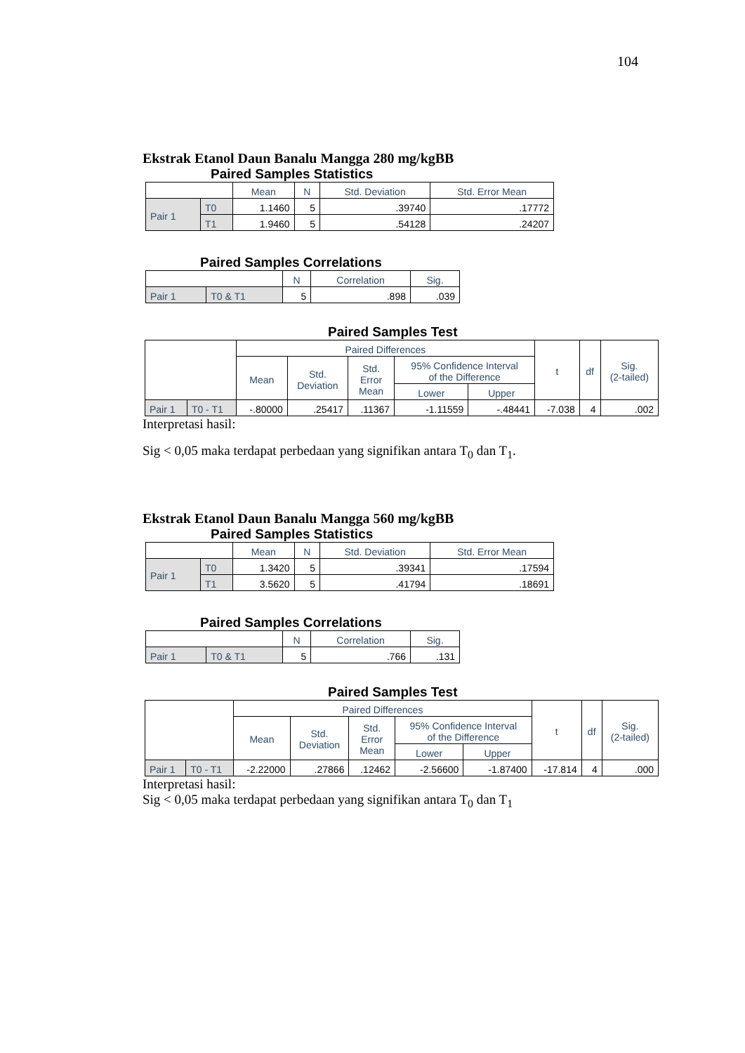104
Ekstrak Etanol Daun Banalu Mangga 280 mg/kgBB
Paired Samples Statistics
| | | Mean | N | Std. Deviation | Std. Error Mean |
| --- | --- | --- | --- | --- | --- |
| Pair 1 | T0 | 1.1460 | 5 | .39740 | .17772 |
| | T1 | 1.9460 | 5 | .54128 | .24207 |
Paired Samples Correlations
| | | N | Correlation | Sig. |
| --- | --- | --- | --- | --- |
| Pair 1 | T0 & T1 | 5 | .898 | .039 |
Paired Samples Test
| | | Paired Differences | | | | | t | df | Sig. (2-tailed) |
| --- | --- | --- | --- | --- | --- | --- | --- | --- | --- |
| | | Mean | Std. Deviation | Std. Error Mean | 95% Confidence Interval of the Difference | | | | |
| | | | | | Lower | Upper | | | |
| Pair 1 | T0 - T1 | -.80000 | .25417 | .11367 | -1.11559 | -.48441 | -7.038 | 4 | .002 |
Interpretasi hasil:
Sig < 0,05 maka terdapat perbedaan yang signifikan antara T<sub>0</sub> dan T<sub>1</sub>.
Ekstrak Etanol Daun Banalu Mangga 560 mg/kgBB
Paired Samples Statistics
| | | Mean | N | Std. Deviation | Std. Error Mean |
| --- | --- | --- | --- | --- | --- |
| Pair 1 | T0 | 1.3420 | 5 | .39341 | .17594 |
| | T1 | 3.5620 | 5 | .41794 | .18691 |
Paired Samples Correlations
| | | N | Correlation | Sig. |
| --- | --- | --- | --- | --- |
| Pair 1 | T0 & T1 | 5 | .766 | .131 |
Paired Samples Test
| | | Paired Differences | | | | | t | df | Sig. (2-tailed) |
| --- | --- | --- | --- | --- | --- | --- | --- | --- | --- |
| | | Mean | Std. Deviation | Std. Error Mean | 95% Confidence Interval of the Difference | | | | |
| | | | | | Lower | Upper | | | |
| Pair 1 | T0 - T1 | -2.22000 | .27866 | .12462 | -2.56600 | -1.87400 | -17.814 | 4 | .000 |
Interpretasi hasil:
Sig < 0,05 maka terdapat perbedaan yang signifikan antara T<sub>0</sub> dan T<sub>1</sub>